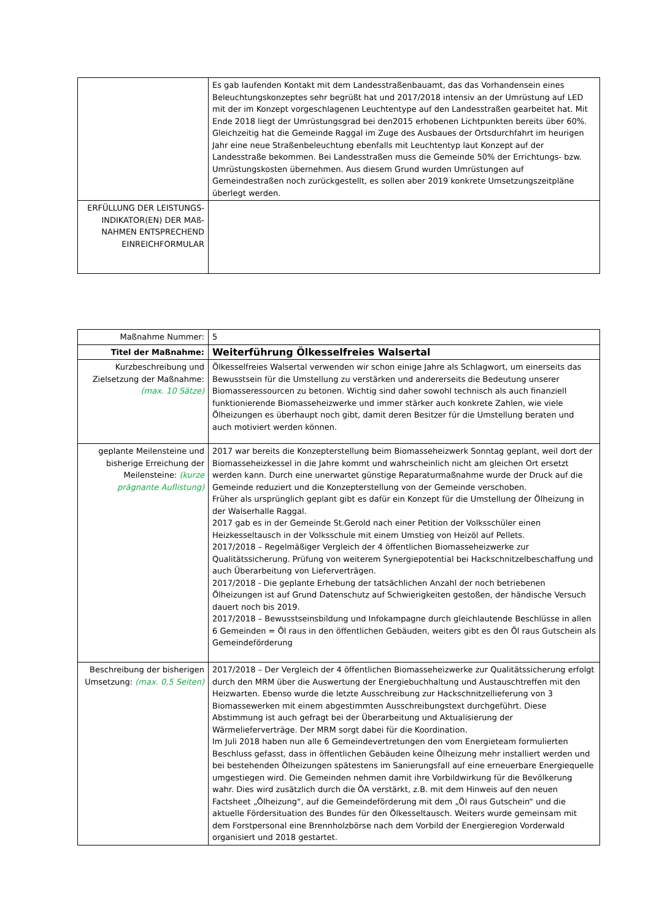| | Es gab laufenden Kontakt mit dem Landesstraßenbauamt, das das Vorhandensein eines Beleuchtungskonzeptes sehr begrüßt hat und 2017/2018 intensiv an der Umrüstung auf LED mit der im Konzept vorgeschlagenen Leuchtentype auf den Landesstraßen gearbeitet hat. Mit Ende 2018 liegt der Umrüstungsgrad bei den2015 erhobenen Lichtpunkten bereits über 60%. Gleichzeitig hat die Gemeinde Raggal im Zuge des Ausbaues der Ortsdurchfahrt im heurigen Jahr eine neue Straßenbeleuchtung ebenfalls mit Leuchtentyp laut Konzept auf der Landesstraße bekommen. Bei Landesstraßen muss die Gemeinde 50% der Errichtungs- bzw. Umrüstungskosten übernehmen. Aus diesem Grund wurden Umrüstungen auf Gemeindestraßen noch zurückgestellt, es sollen aber 2019 konkrete Umsetzungszeitpläne überlegt werden. |
| ERFÜLLUNG DER LEISTUNGS-INDIKATOR(EN) DER MAß-NAHMEN ENTSPRECHEND EINREICHFORMULAR | |
| Maßnahme Nummer: | 5 |
| Titel der Maßnahme: | Weiterführung Ölkesselfreies Walsertal |
| Kurzbeschreibung und Zielsetzung der Maßnahme: (max. 10 Sätze) | Ölkesselfreies Walsertal verwenden wir schon einige Jahre als Schlagwort, um einerseits das Bewusstsein für die Umstellung zu verstärken und andererseits die Bedeutung unserer Biomasseressourcen zu betonen. Wichtig sind daher sowohl technisch als auch finanziell funktionierende Biomasseheizwerke und immer stärker auch konkrete Zahlen, wie viele Ölheizungen es überhaupt noch gibt, damit deren Besitzer für die Umstellung beraten und auch motiviert werden können. |
| geplante Meilensteine und bisherige Erreichung der Meilensteine: (kurze prägnante Auflistung) | 2017 war bereits die Konzepterstellung beim Biomasseheizwerk Sonntag geplant, weil dort der Biomasseheizkessel in die Jahre kommt und wahrscheinlich nicht am gleichen Ort ersetzt werden kann. Durch eine unerwartet günstige Reparaturmaßnahme wurde der Druck auf die Gemeinde reduziert und die Konzepterstellung von der Gemeinde verschoben. Früher als ursprünglich geplant gibt es dafür ein Konzept für die Umstellung der Ölheizung in der Walserhalle Raggal. 2017 gab es in der Gemeinde St.Gerold nach einer Petition der Volksschüler einen Heizkesseltausch in der Volksschule mit einem Umstieg von Heizöl auf Pellets. 2017/2018 – Regelmäßiger Vergleich der 4 öffentlichen Biomasseheizwerke zur Qualitätssicherung. Prüfung von weiterem Synergiepotential bei Hackschnitzelbeschaffung und auch Überarbeitung von Lieferverträgen. 2017/2018 - Die geplante Erhebung der tatsächlichen Anzahl der noch betriebenen Ölheizungen ist auf Grund Datenschutz auf Schwierigkeiten gestoßen, der händische Versuch dauert noch bis 2019. 2017/2018 – Bewusstseinsbildung und Infokampagne durch gleichlautende Beschlüsse in allen 6 Gemeinden = Öl raus in den öffentlichen Gebäuden, weiters gibt es den Öl raus Gutschein als Gemeindeförderung |
| Beschreibung der bisherigen Umsetzung: (max. 0,5 Seiten) | 2017/2018 – Der Vergleich der 4 öffentlichen Biomasseheizwerke zur Qualitätssicherung erfolgt durch den MRM über die Auswertung der Energiebuchhaltung und Austauschtreffen mit den Heizwarten. Ebenso wurde die letzte Ausschreibung zur Hackschnitzellieferung von 3 Biomassewerken mit einem abgestimmten Ausschreibungstext durchgeführt. Diese Abstimmung ist auch gefragt bei der Überarbeitung und Aktualisierung der Wärmelieferverträge. Der MRM sorgt dabei für die Koordination. Im Juli 2018 haben nun alle 6 Gemeindevertretungen den vom Energieteam formulierten Beschluss gefasst, dass in öffentlichen Gebäuden keine Ölheizung mehr installiert werden und bei bestehenden Ölheizungen spätestens im Sanierungsfall auf eine erneuerbare Energiequelle umgestiegen wird. Die Gemeinden nehmen damit ihre Vorbildwirkung für die Bevölkerung wahr. Dies wird zusätzlich durch die ÖA verstärkt, z.B. mit dem Hinweis auf den neuen Factsheet „Ölheizung“, auf die Gemeindeförderung mit dem „Öl raus Gutschein“ und die aktuelle Fördersituation des Bundes für den Ölkesseltausch. Weiters wurde gemeinsam mit dem Forstpersonal eine Brennholzbörse nach dem Vorbild der Energieregion Vorderwald organisiert und 2018 gestartet. |